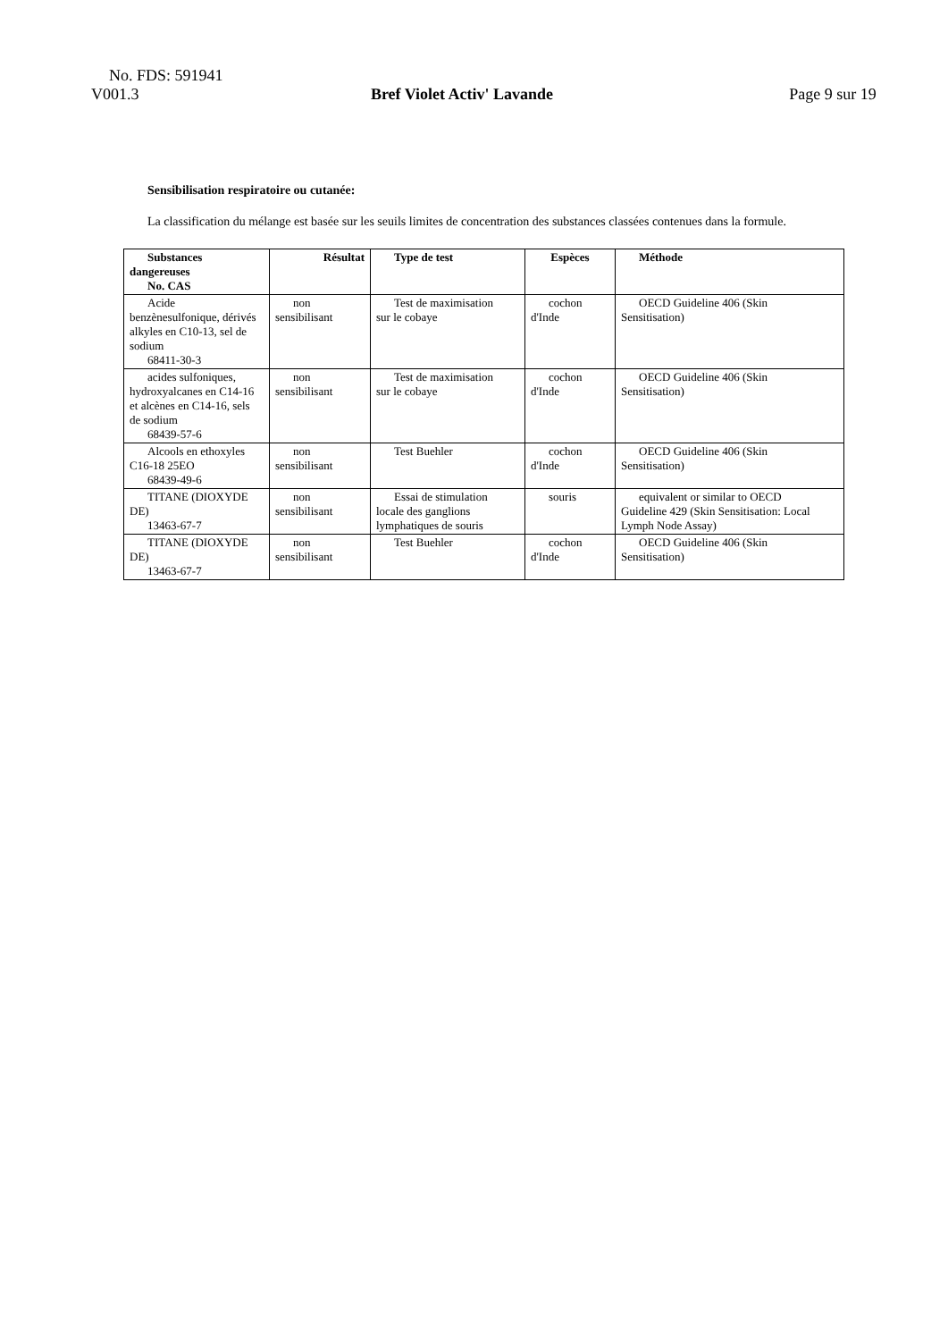No. FDS: 591941
V001.3 Bref Violet Activ' Lavande Page 9 sur 19
Sensibilisation respiratoire ou cutanée:
La classification du mélange est basée sur les seuils limites de concentration des substances classées contenues dans la formule.
| Substances dangereuses No. CAS | Résultat | Type de test | Espèces | Méthode |
| --- | --- | --- | --- | --- |
| Acide benzènesulfonique, dérivés alkyles en C10-13, sel de sodium 68411-30-3 | non sensibilisant | Test de maximisation sur le cobaye | cochon d'Inde | OECD Guideline 406 (Skin Sensitisation) |
| acides sulfoniques, hydroxyalcanes en C14-16 et alcènes en C14-16, sels de sodium 68439-57-6 | non sensibilisant | Test de maximisation sur le cobaye | cochon d'Inde | OECD Guideline 406 (Skin Sensitisation) |
| Alcools en ethoxyles C16-18 25EO 68439-49-6 | non sensibilisant | Test Buehler | cochon d'Inde | OECD Guideline 406 (Skin Sensitisation) |
| TITANE (DIOXYDE DE) 13463-67-7 | non sensibilisant | Essai de stimulation locale des ganglions lymphatiques de souris | souris | equivalent or similar to OECD Guideline 429 (Skin Sensitisation: Local Lymph Node Assay) |
| TITANE (DIOXYDE DE) 13463-67-7 | non sensibilisant | Test Buehler | cochon d'Inde | OECD Guideline 406 (Skin Sensitisation) |